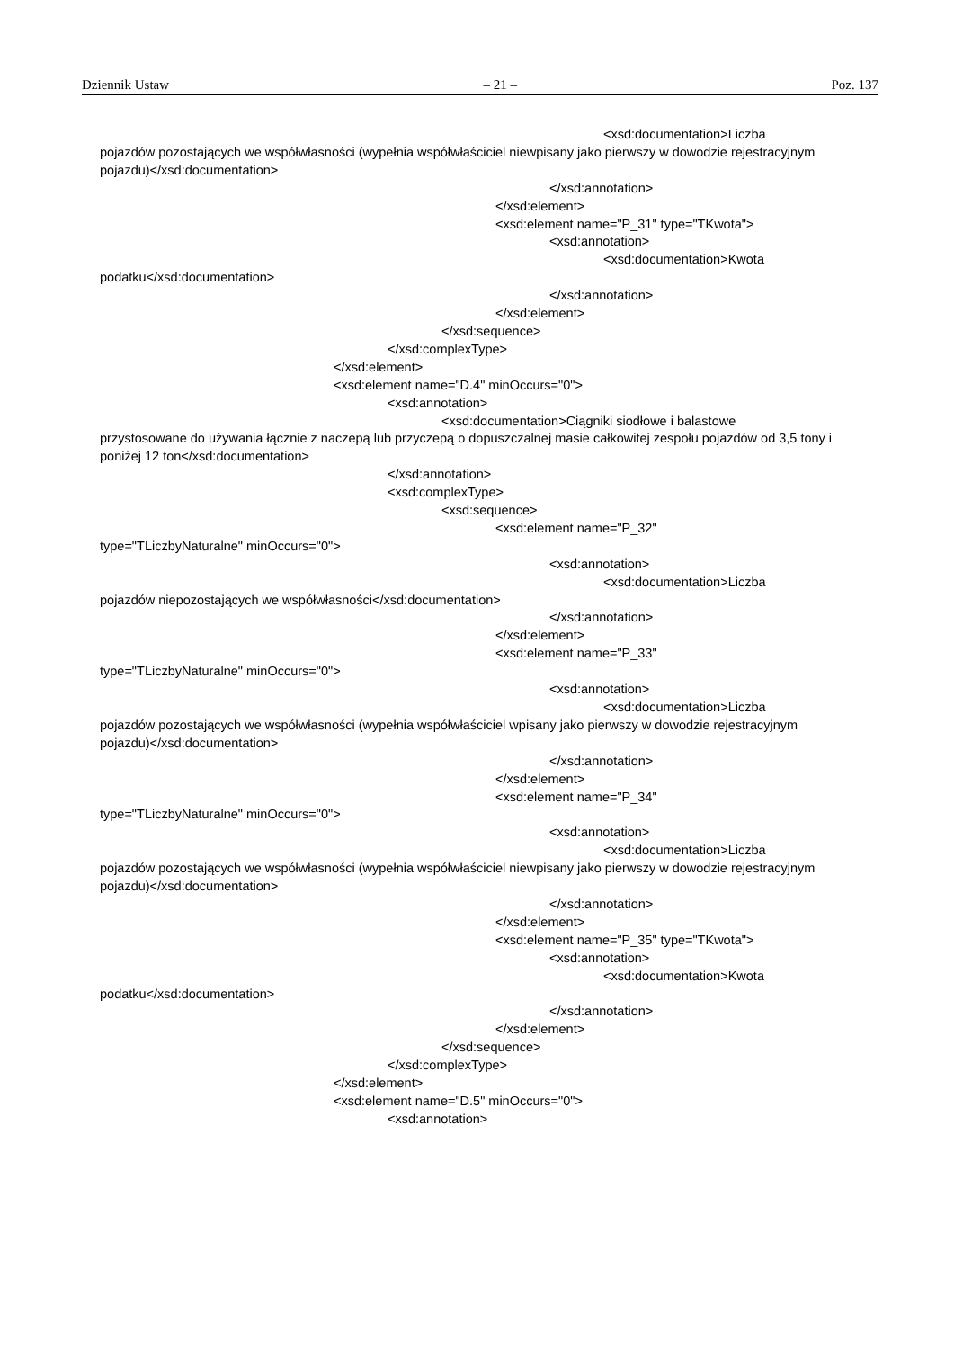Dziennik Ustaw – 21 – Poz. 137
<xsd:documentation>Liczba
pojazdów pozostających we współwłasności (wypełnia współwłaściciel niewpisany jako pierwszy w dowodzie rejestracyjnym pojazdu)</xsd:documentation>
</xsd:annotation>
</xsd:element>
<xsd:element name="P_31" type="TKwota">
<xsd:annotation>
<xsd:documentation>Kwota
podatku</xsd:documentation>
</xsd:annotation>
</xsd:element>
</xsd:sequence>
</xsd:complexType>
</xsd:element>
<xsd:element name="D.4" minOccurs="0">
<xsd:annotation>
<xsd:documentation>Ciągniki siodłowe i balastowe
przystosowane do używania łącznie z naczepą lub przyczepą o dopuszczalnej masie całkowitej zespołu pojazdów od 3,5 tony i poniżej 12 ton</xsd:documentation>
</xsd:annotation>
<xsd:complexType>
<xsd:sequence>
<xsd:element name="P_32"
type="TLiczbyNaturalne" minOccurs="0">
<xsd:annotation>
<xsd:documentation>Liczba
pojazdów niepozostających we współwłasności</xsd:documentation>
</xsd:annotation>
</xsd:element>
<xsd:element name="P_33"
type="TLiczbyNaturalne" minOccurs="0">
<xsd:annotation>
<xsd:documentation>Liczba
pojazdów pozostających we współwłasności (wypełnia współwłaściciel wpisany jako pierwszy w dowodzie rejestracyjnym pojazdu)</xsd:documentation>
</xsd:annotation>
</xsd:element>
<xsd:element name="P_34"
type="TLiczbyNaturalne" minOccurs="0">
<xsd:annotation>
<xsd:documentation>Liczba
pojazdów pozostających we współwłasności (wypełnia współwłaściciel niewpisany jako pierwszy w dowodzie rejestracyjnym pojazdu)</xsd:documentation>
</xsd:annotation>
</xsd:element>
<xsd:element name="P_35" type="TKwota">
<xsd:annotation>
<xsd:documentation>Kwota
podatku</xsd:documentation>
</xsd:annotation>
</xsd:element>
</xsd:sequence>
</xsd:complexType>
</xsd:element>
<xsd:element name="D.5" minOccurs="0">
<xsd:annotation>